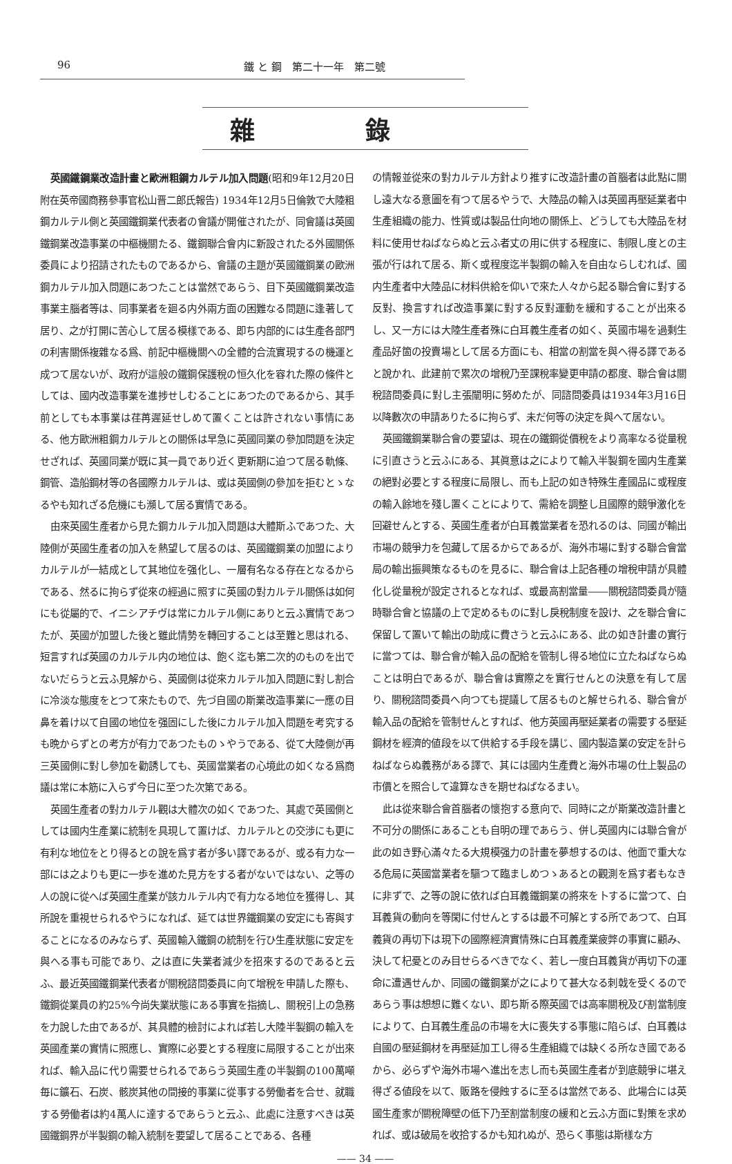96 鐵 と 鋼　第二十一年　第二號
雜錄
英國鐵鋼業改造計畫と歐洲粗鋼カルテル加入問題(昭和9年12月20日附在英帝國商務參事官松山晋二郎氏報告) 1934年12月5日倫敦で大陸粗鋼カルテル側と英國鐵鋼業代表者の會議が開催されたが、同會議は英國鐵鋼業改造事業の中樞機關たる、鐵鋼聯合會内に新設されたる外國關係委員により招請されたものであるから、會議の主題が英國鐵鋼業の歐洲鋼カルテル加入問題にあつたことは當然であらう、目下英國鐵鋼業改造事業主腦者等は、同事業者を廻る内外兩方面の困難なる問題に逢著して居り、之が打開に苦心して居る模樣である、即ち内部的には生產各部門の利害關係複雜なる爲、前記中樞機關への全體的合流實現するの機運と成つて居ないが、政府が這般の鐵鋼保護稅の恒久化を容れた際の條件としては、國内改造事業を進捗せしむることにあつたのであるから、其手前としても本事業は荏苒遲延せしめて置くことは許されない事情にある、他方歐洲粗鋼カルテルとの關係は早急に英國同業の參加問題を決定せざれば、英國同業が既に其一員であり近く更新期に迫つて居る軌條、鋼管、造船鋼材等の各國際カルテルは、或は英國側の參加を拒むとゝなるやも知れざる危機にも瀕して居る實情である。
由來英國生產者から見た鋼カルテル加入問題は大體斯ふであつた、大陸側が英國生產者の加入を熱望して居るのは、英國鐵鋼業の加盟によりカルテルが一結成として其地位を强化し、一層有名なる存在となるからである、然るに拘らず從來の經過に照すに英國の對カルテル關係は如何にも從屬的で、イニシアチヴは常にカルテル側にありと云ふ實情であつたが、英國が加盟した後と雖此情勢を轉回することは至難と思はれる、短言すれば英國のカルテル内の地位は、飽く迄も第二次的のものを出でないだらうと云ふ見解から、英國側は從來カルテル加入問題に對し割合に冷淡な態度をとつて來たもので、先づ自國の斯業改造事業に一應の目鼻を着け以て自國の地位を强固にした後にカルテル加入問題を考究するも晩からずとの考方が有力であつたものゝやうである、從て大陸側が再三英國側に對し參加を勸誘しても、英國當業者の心境此の如くなる爲商議は常に本筋に入らず今日に至つた次第である。
英國生產者の對カルテル觀は大體次の如くであつた、其處で英國側としては國内生產業に統制を具現して置けば、カルテルとの交涉にも更に有利な地位をとり得るとの說を爲す者が多い譯であるが、或る有力な一部には之よりも更に一歩を進めた見方をする者がないではない、之等の人の說に從へば英國生產業が該カルテル内で有力なる地位を獲得し、其所說を重視せられるやうになれば、延ては世界鐵鋼業の安定にも寄與することになるのみならず、英國輸入鐵鋼の統制を行ひ生產狀態に安定を與へる事も可能であり、之は直に失業者減少を招來するのであると云ふ、最近英國鐵鋼業代表者が關稅諮問委員に向て增稅を申請した際も、鐵鋼從業員の約25%今尚失業狀態にある事實を指摘し、關稅引上の急務を力說した由であるが、其具體的檢討によれば若し大陸半製鋼の輸入を英國產業の實情に照應し、實際に必要とする程度に局限することが出來れば、輸入品に代り需要せられるであらう英國生產の半製鋼の100萬噸毎に鑛石、石炭、骸炭其他の間接的事業に從事する勞働者を合せ、就職する勞働者は約4萬人に達するであらうと云ふ、此處に注意すべきは英國鐵鋼界が半製鋼の輸入統制を要望して居ることである、各種
の情報並從來の對カルテル方針より推すに改造計畫の首腦者は此點に關し遠大なる意圖を有つて居るやうで、大陸品の輸入は英國再壓延業者中生產組織の能力、性質或は製品仕向地の關係上、どうしても大陸品を材料に使用せねばならぬと云ふ者丈の用に供する程度に、制限し度との主張が行はれて居る、斯く或程度迄半製鋼の輸入を自由ならしむれば、國内生產者中大陸品に材料供給を仰いで來た人々から起る聯合會に對する反對、換言すれば改造事業に對する反對運動を緩和することが出來るし、又一方には大陸生產者殊に白耳義生產者の如く、英國市場を過剩生產品好箇の投賣場として居る方面にも、相當の割當を與へ得る譯であると說かれ、此建前で累次の增稅乃至課稅率變更申請の都度、聯合會は關稅諮問委員に對し主張闡明に努めたが、同諮問委員は1934年3月16日以降數次の申請ありたるに拘らず、未だ何等の決定を與へて居ない。
英國鐵鋼業聯合會の要望は、現在の鐵鋼從價稅をより高率なる從量稅に引直さうと云ふにある、其眞意は之によりて輸入半製鋼を國内生產業の絕對必要とする程度に局限し、而も上記の如き特殊生產國品に或程度の輸入餘地を殘し置くことによりて、需給を調整し且國際的競爭激化を回避せんとする、英國生產者が白耳義當業者を恐れるのは、同國が輸出市場の競爭力を包藏して居るからであるが、海外市場に對する聯合會當局の輸出振興策なるものを見るに、聯合會は上記各種の增稅申請が具體化し從量稅が設定されるとなれば、或最高割當量――關稅諮問委員が隨時聯合會と協議の上で定めるものに對し戾稅制度を設け、之を聯合會に保留して置いて輸出の助成に費さうと云ふにある、此の如き計畫の實行に當つては、聯合會が輸入品の配給を管制し得る地位に立たねばならぬことは明白であるが、聯合會は實際之を實行せんとの決意を有して居り、關稅諮問委員へ向つても提議して居るものと解せられる、聯合會が輸入品の配給を管制せんとすれば、他方英國再壓延業者の需要する壓延鋼材を經濟的値段を以て供給する手段を講じ、國内製造業の安定を計らねばならぬ義務がある譯で、其には國内生產費と海外市場の仕上製品の市價とを照合して違算なきを期せねばなるまい。
此は從來聯合會首腦者の懷抱する意向で、同時に之が斯業改造計畫と不可分の關係にあることも自明の理であらう、併し英國内には聯合會が此の如き野心滿々たる大規模强力の計畫を夢想するのは、他面で重大なる危局に英國當業者を驅つて臨ましめつゝあるとの觀測を爲す者もなきに非ずで、之等の說に依れば白耳義鐵鋼業の將來を卜するに當つて、白耳義貨の動向を等閑に付せんとするは最不可解とする所であつて、白耳義貨の再切下は現下の國際經濟實情殊に白耳義產業疲弊の事實に顧み、決して杞憂とのみ目せらるべきでなく、若し一度白耳義貨が再切下の運命に遭遇せんか、同國の鐵鋼業が之によりて甚大なる刺戟を受くるのであらう事は想想に難くない、即ち斯る際英國では高率關稅及び割當制度によりて、白耳義生產品の市場を大に喪失する事態に陷らば、白耳義は自國の壓延鋼材を再壓延加工し得る生產組織では缺くる所なき國であるから、必らずや海外市場へ進出を志し而も英國生產者が到底競爭に堪え得ざる値段を以て、販路を侵蝕するに至るは當然である、此場合には英國生產家が關稅障壁の低下乃至割當制度の緩和と云ふ方面に對策を求めれば、或は破局を收拾するかも知れぬが、恐らく事態は斯樣な方
—— 34 ——